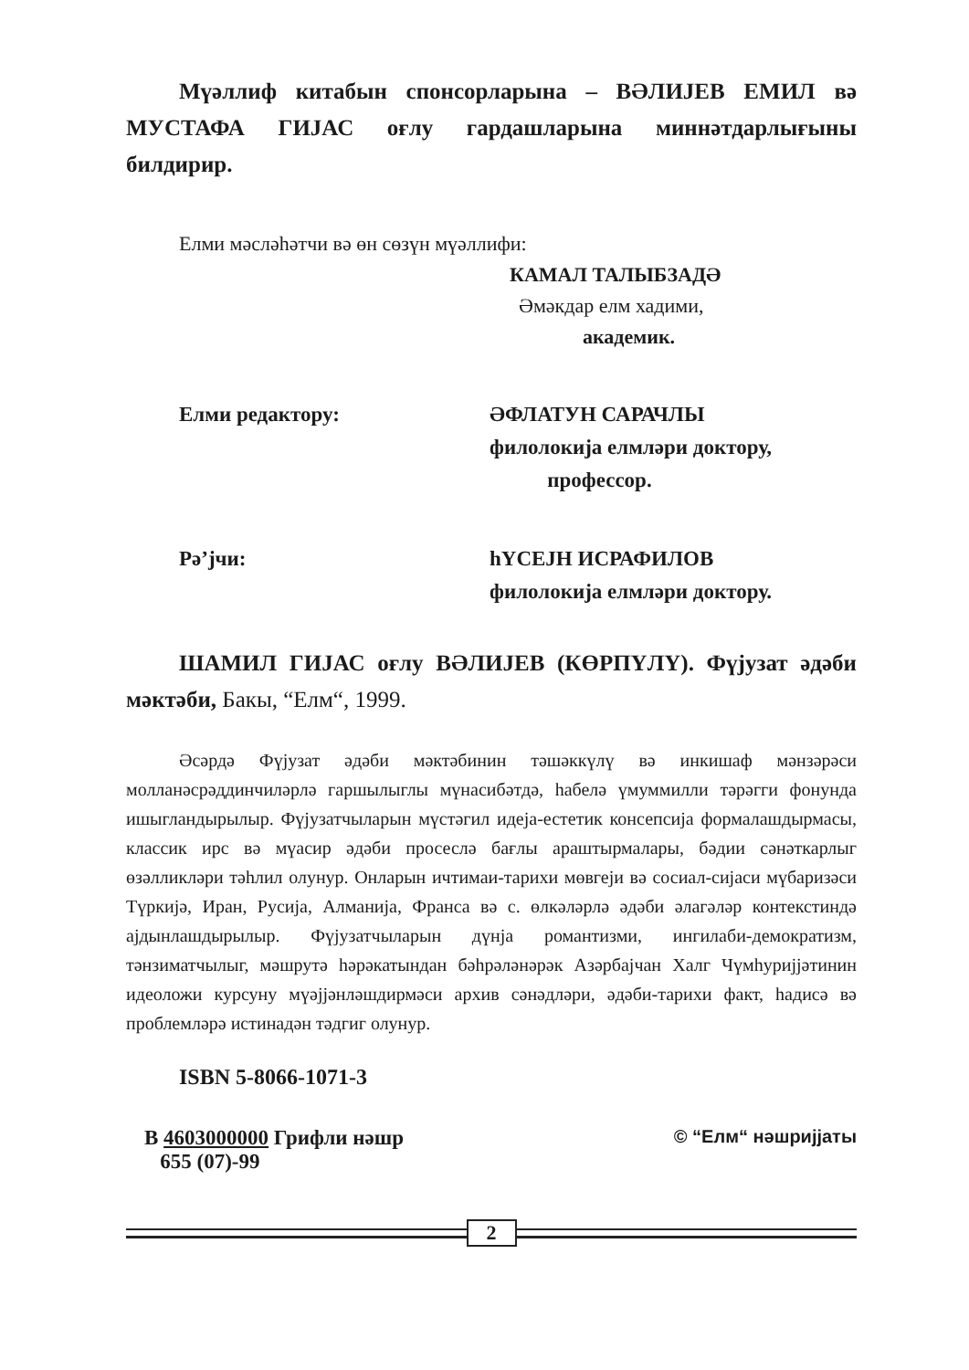Мүəллиф китабын спонсорларына – ВƏЛИЈЕВ ЕМИЛ вə МУСТАФА ГИЈАС оғлу гардашларына миннəтдарлығыны билдирир.
Елми мəслəhəтчи вə өн сөзүн мүəллифи:
КАМАЛ ТАЛЫБЗАДƏ
Əмəкдар елм хадими,
академик.
Елми редактору: ƏФЛАТУН САРАЧЛЫ
филолокија елмлəри доктору,
професcор.
Рə’јчи: hҮСЕЈН ИСРАФИЛОВ
филолокија елмлəри доктору.
ШАМИЛ ГИЈАС оғлу ВƏЛИЈЕВ (КӨРПҮЛҮ). Фүјузат əдəби мəктəби, Бакы, “Елм“, 1999.
Əсəрдə Фүјузат əдəби мəктəбинин тəшəккүлү вə инкишаф мəнзəрəси молланəсрəддинчилəрлə гаршылыглы мүнасибəтдə, hабелə үмуммилли тəрəгги фонунда ишыгландырылыр. Фүјузатчыларын мүстəгил идеја-естетик консепсија формалашдырмасы, классик ирс вə мүасир əдəби просеслə бағлы араштырмалары, бəдии сəнəткарлыг өзəлликлəри тəhлил олунур. Онларын ичтимаи-тарихи мөвгеји вə сосиал-сијаси мүбаризəси Түркијə, Иран, Русија, Алманија, Франса вə с. өлкəлəрлə əдəби əлагəлəр контекстиндə ајдынлашдырылыр. Фүјузатчыларын дүнја романтизми, ингилаби-демократизм, тəнзиматчылыг, мəшрутə həрəкатындан бəhрəлəнəрəк Азəрбајчан Халг Чүмhуријјəтинин идеоложи курсуну мүəјјəнлəшдирмəси архив сəнəдлəри, əдəби-тарихи факт, hадисə вə проблемлəрə истинадəн тəдгиг олунур.
ISBN 5-8066-1071-3
В 4603000000 Грифли нəшр
655 (07)-99
© “Елм“ нəшријјаты
2